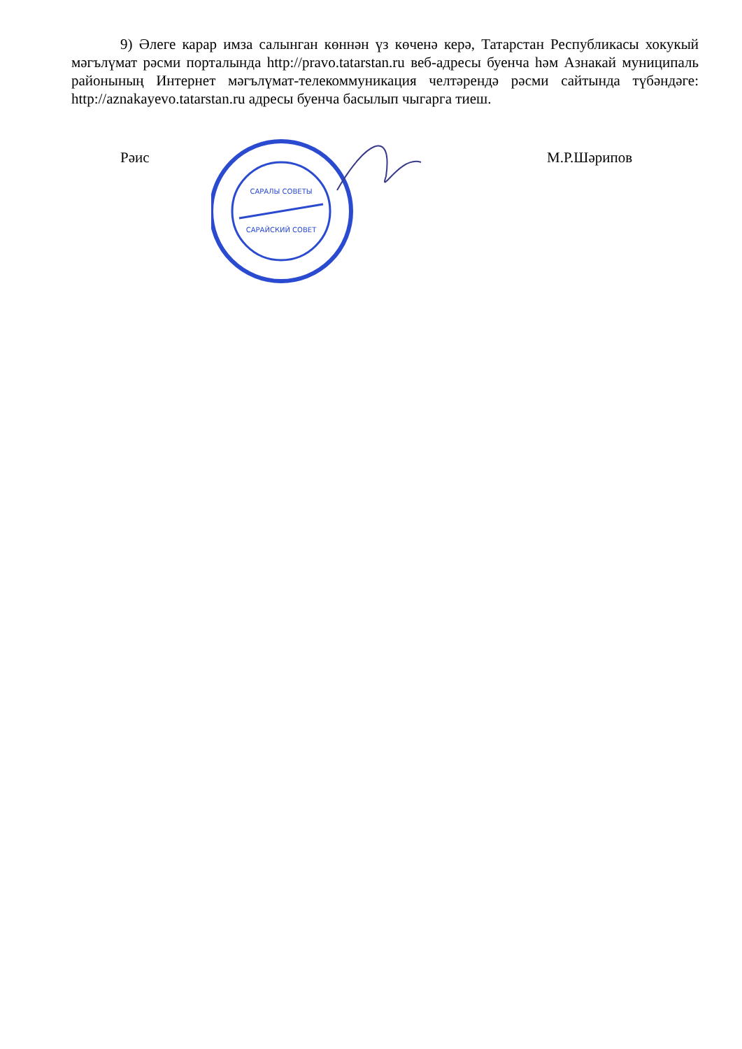9) Әлеге карар имза салынган көннән үз көченә керә, Татарстан Республикасы хокукый мәгълүмат рәсми порталында http://pravo.tatarstan.ru веб-адресы буенча һәм Азнакай муниципаль районының Интернет мәгълүмат-телекоммуникация челтәрендә рәсми сайтында түбәндәге: http://aznakayevo.tatarstan.ru адресы буенча басылып чыгарга тиеш.
Рәис
САРАЛЫ СОВЕТЫ
САРАЙСКИЙ СОВЕТ
М.Р.Шәрипов